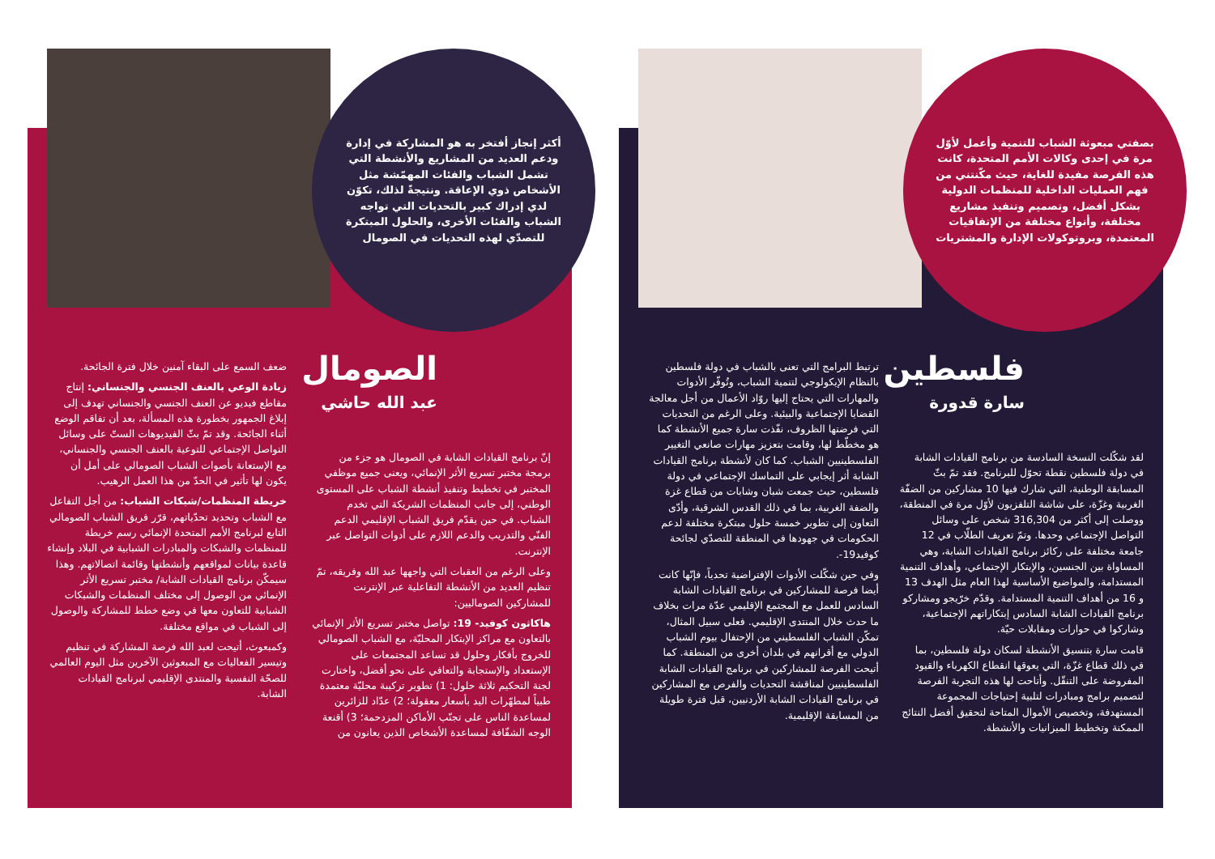أكثر إنجاز أفتخر به هو المشاركة في إدارة ودعم العديد من المشاريع والأنشطة التي تشمل الشباب والفئات المهمّشة مثل الأشخاص ذوي الإعاقة. ونتيجةً لذلك، تكوّن لدي إدراك كبير بالتحديات التي تواجه الشباب والفئات الأخرى، والحلول المبتكرة للتصدّي لهذه التحديات في الصومال
بصفتي مبعوثة الشباب للتنمية وأعمل لأوّل مرة في إحدى وكالات الأمم المتحدة، كانت هذه الفرصة مفيدة للغاية، حيث مكّنتني من فهم العمليات الداخلية للمنظمات الدولية بشكل أفضل، وتصميم وتنفيذ مشاريع مختلفة، وأنواع مختلفة من الإتفاقيات المعتمدة، وبروتوكولات الإدارة والمشتريات
فلسطين
سارة قدورة
لقد شكّلت النسخة السادسة من برنامج القيادات الشابة في دولة فلسطين نقطة تحوّل للبرنامج. فقد تمّ بثّ المسابقة الوطنية، التي شارك فيها 10 مشاركين من الضفّة الغربية وغزّة، على شاشة التلفزيون لأوّل مرة في المنطقة، ووصلت إلى أكثر من 316,304 شخص على وسائل التواصل الإجتماعي وحدها. وتمّ تعريف الطلّاب في 12 جامعة مختلفة على ركائز برنامج القيادات الشابة، وهي المساواة بين الجنسين، والإبتكار الإجتماعي، وأهداف التنمية المستدامة، والمواضيع الأساسية لهذا العام مثل الهدف 13 و 16 من أهداف التنمية المستدامة. وقدّم خرّيجو ومشاركو برنامج القيادات الشابة السادس إبتكاراتهم الإجتماعية، وشاركوا في حوارات ومقابلات حيّة.
قامت سارة بتنسيق الأنشطة لسكان دولة فلسطين، بما في ذلك قطاع غزّة، التي يعوقها انقطاع الكهرباء والقيود المفروضة على التنقّل. وأتاحت لها هذه التجربة الفرصة لتصميم برامج ومبادرات لتلبية إحتياجات المجموعة المستهدفة، وتخصيص الأموال المتاحة لتحقيق أفضل النتائج الممكنة وتخطيط الميزانيات والأنشطة.
ترتبط البرامج التي تعنى بالشباب في دولة فلسطين بالنظام الإيكولوجي لتنمية الشباب، وتُوفّر الأدوات والمهارات التي يحتاج إليها روّاد الأعمال من أجل معالجة القضايا الإجتماعية والبيئية. وعلى الرغم من التحديات التي فرضتها الظروف، نفّذت سارة جميع الأنشطة كما هو مخطّط لها، وقامت بتعزيز مهارات صانعي التغيير الفلسطينيين الشباب. كما كان لأنشطة برنامج القيادات الشابة أثر إيجابي على التماسك الإجتماعي في دولة فلسطين، حيث جمعت شبان وشابات من قطاع غزة والضفة الغربية، بما في ذلك القدس الشرقية، وأدّى التعاون إلى تطوير خمسة حلول مبتكرة مختلفة لدعم الحكومات في جهودها في المنطقة للتصدّي لجائحة كوفيد19-.
وفي حين شكّلت الأدوات الإفتراضية تحدياً، فإنّها كانت أيضا فرصة للمشاركين في برنامج القيادات الشابة السادس للعمل مع المجتمع الإقليمي عدّة مرات بخلاف ما حدث خلال المنتدى الإقليمي. فعلى سبيل المثال، تمكّن الشباب الفلسطيني من الإحتفال بيوم الشباب الدولي مع أقرانهم في بلدان أخرى من المنطقة. كما أتيحت الفرصة للمشاركين في برنامج القيادات الشابة الفلسطينيين لمناقشة التحديات والفرص مع المشاركين في برنامج القيادات الشابة الأردنيين، قبل فترة طويلة من المسابقة الإقليمية.
الصومال
عبد الله حاشي
إنّ برنامج القيادات الشابة في الصومال هو جزء من برمجة مختبر تسريع الأثر الإنمائي، ويعنى جميع موظفي المختبر في تخطيط وتنفيذ أنشطة الشباب على المستوى الوطني، إلى جانب المنظمات الشريكة التي تخدم الشباب. في حين يقدّم فريق الشباب الإقليمي الدعم الفنّي والتدريب والدعم اللازم على أدوات التواصل عبر الإنترنت.
وعلى الرغم من العقبات التي واجهها عبد الله وفريقه، تمّ تنظيم العديد من الأنشطة التفاعلية عبر الإنترنت للمشاركين الصوماليين:
هاكاثون كوفيد- 19: تواصل مختبر تسريع الأثر الإنمائي بالتعاون مع مراكز الإبتكار المحليّة، مع الشباب الصومالي للخروج بأفكار وحلول قد تساعد المجتمعات على الإستعداد والإستجابة والتعافي على نحو أفضل، واختارت لجنة التحكيم ثلاثة حلول: 1) تطوير تركيبة محليّة معتمدة طبياً لمطهّرات اليد بأسعار معقولة؛ 2) عدّاد للزائرين لمساعدة الناس على تجنّب الأماكن المزدحمة؛ 3) أقنعة الوجه الشفّافة لمساعدة الأشخاص الذين يعانون من
ضعف السمع على البقاء آمنين خلال فترة الجائحة.
زيادة الوعي بالعنف الجنسي والجنساني: إنتاج مقاطع فيديو عن العنف الجنسي والجنساني تهدف إلى إبلاغ الجمهور بخطورة هذه المسألة، بعد أن تفاقم الوضع أثناء الجائحة. وقد تمّ بثّ الفيديوهات الستّ على وسائل التواصل الإجتماعي للتوعية بالعنف الجنسي والجنساني، مع الإستعانة بأصوات الشباب الصومالي على أمل أن يكون لها تأثير في الحدّ من هذا العمل الرهيب.
خريطة المنظمات/شبكات الشباب: من أجل التفاعل مع الشباب وتحديد تحدّياتهم، قرّر فريق الشباب الصومالي التابع لبرنامج الأمم المتحدة الإنمائي رسم خريطة للمنظمات والشبكات والمبادرات الشبابية في البلاد وإنشاء قاعدة بيانات لمواقعهم وأنشطتها وقائمة اتصالاتهم. وهذا سيمكّن برنامج القيادات الشابة/ مختبر تسريع الأثر الإنمائي من الوصول إلى مختلف المنظمات والشبكات الشبابية للتعاون معها في وضع خطط للمشاركة والوصول إلى الشباب في مواقع مختلفة.
وكمبعوث، أتيحت لعبد الله فرصة المشاركة في تنظيم وتيسير الفعاليات مع المبعوثين الآخرين مثل اليوم العالمي للصحّة النفسية والمنتدى الإقليمي لبرنامج القيادات الشابة.